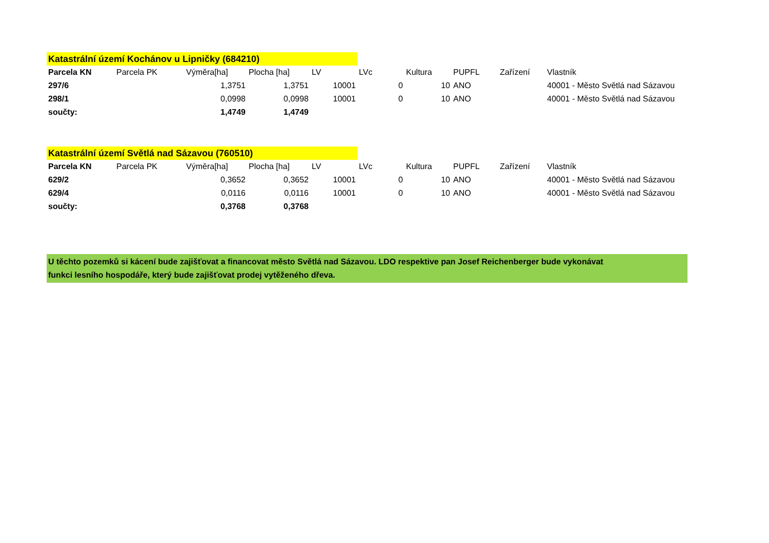| Katastrální území Kochánov u Lipničky (684210) | | | | | | | | | |
| Parcela KN | Parcela PK | Výměra[ha] | Plocha [ha] | LV | LVc | Kultura | PUPFL | Zařízení | Vlastník |
| 297/6 | | 1,3751 | 1,3751 | 10001 | 0 | 10 | ANO | | 40001 - Město Světlá nad Sázavou |
| 298/1 | | 0,0998 | 0,0998 | 10001 | 0 | 10 | ANO | | 40001 - Město Světlá nad Sázavou |
| součty: | | 1,4749 | 1,4749 | | | | | | |
| Katastrální území Světlá nad Sázavou (760510) | | | | | | | | | |
| Parcela KN | Parcela PK | Výměra[ha] | Plocha [ha] | LV | LVc | Kultura | PUPFL | Zařízení | Vlastník |
| 629/2 | | 0,3652 | 0,3652 | 10001 | 0 | 10 | ANO | | 40001 - Město Světlá nad Sázavou |
| 629/4 | | 0,0116 | 0,0116 | 10001 | 0 | 10 | ANO | | 40001 - Město Světlá nad Sázavou |
| součty: | | 0,3768 | 0,3768 | | | | | | |
U těchto pozemků si kácení bude zajišťovat a financovat město Světlá nad Sázavou. LDO respektive pan Josef Reichenberger bude vykonávat
funkci lesního hospodáře, který bude zajišťovat prodej vytěženého dřeva.